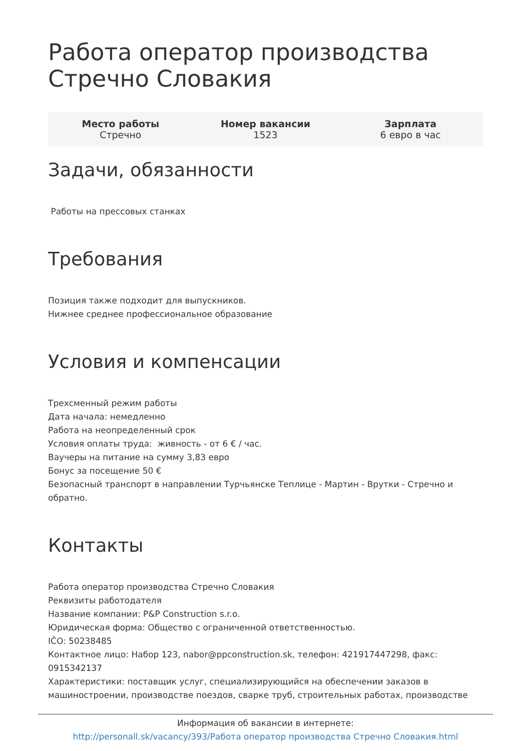Работа оператор производства Стречно Словакия
| Место работы Стречно | Номер вакансии 1523 | Зарплата 6 евро в час |
Задачи, обязанности
Работы на прессовых станках
Требования
Позиция также подходит для выпускников.
Нижнее среднее профессиональное образование
Условия и компенсации
Трехсменный режим работы
Дата начала: немедленно
Работа на неопределенный срок
Условия оплаты труда: живность - от 6 € / час.
Ваучеры на питание на сумму 3,83 евро
Бонус за посещение 50 €
Безопасный транспорт в направлении Турчьянске Теплице - Мартин - Врутки - Стречно и обратно.
Контакты
Работа оператор производства Стречно Словакия
Реквизиты работодателя
Название компании: P&P Construction s.r.o.
Юридическая форма: Общество с ограниченной ответственностью.
IČO: 50238485
Контактное лицо: Набор 123, nabor@ppconstruction.sk, телефон: 421917447298, факс: 0915342137
Характеристики: поставщик услуг, специализирующийся на обеспечении заказов в машиностроении, производстве поездов, сварке труб, строительных работах, производстве
Информация об вакансии в интернете:
http://personall.sk/vacancy/393/Работа оператор производства Стречно Словакия.html